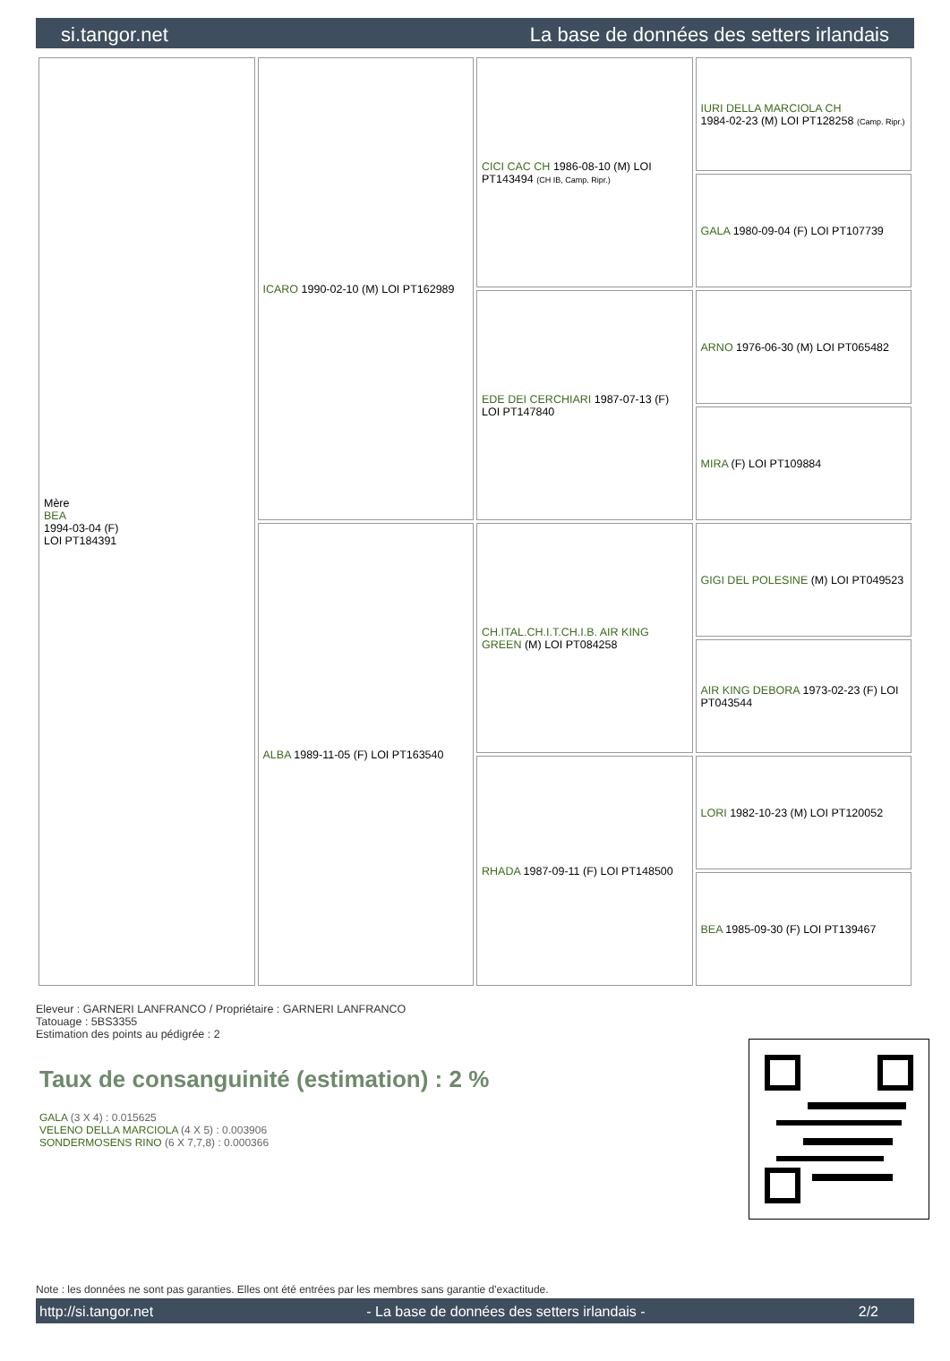si.tangor.net La base de données des setters irlandais
| Mère BEA 1994-03-04 (F) LOI PT184391 | ICARO 1990-02-10 (M) LOI PT162989 | CICI CAC CH 1986-08-10 (M) LOI PT143494 (CH IB, Camp. Ripr.) | IURI DELLA MARCIOLA CH 1984-02-23 (M) LOI PT128258 (Camp. Ripr.) |
| | | | GALA 1980-09-04 (F) LOI PT107739 |
| | | EDE DEI CERCHIARI 1987-07-13 (F) LOI PT147840 | ARNO 1976-06-30 (M) LOI PT065482 |
| | | | MIRA (F) LOI PT109884 |
| | ALBA 1989-11-05 (F) LOI PT163540 | CH.ITAL.CH.I.T.CH.I.B. AIR KING GREEN (M) LOI PT084258 | GIGI DEL POLESINE (M) LOI PT049523 |
| | | | AIR KING DEBORA 1973-02-23 (F) LOI PT043544 |
| | | RHADA 1987-09-11 (F) LOI PT148500 | LORI 1982-10-23 (M) LOI PT120052 |
| | | | BEA 1985-09-30 (F) LOI PT139467 |
Eleveur : GARNERI LANFRANCO / Propriétaire : GARNERI LANFRANCO
Tatouage : 5BS3355
Estimation des points au pédigrée : 2
Taux de consanguinité (estimation) : 2 %
GALA (3 X 4) : 0.015625
VELENO DELLA MARCIOLA (4 X 5) : 0.003906
SONDERMOSENS RINO (6 X 7,7,8) : 0.000366
Note : les données ne sont pas garanties. Elles ont été entrées par les membres sans garantie d'exactitude.
http://si.tangor.net - La base de données des setters irlandais - 2/2